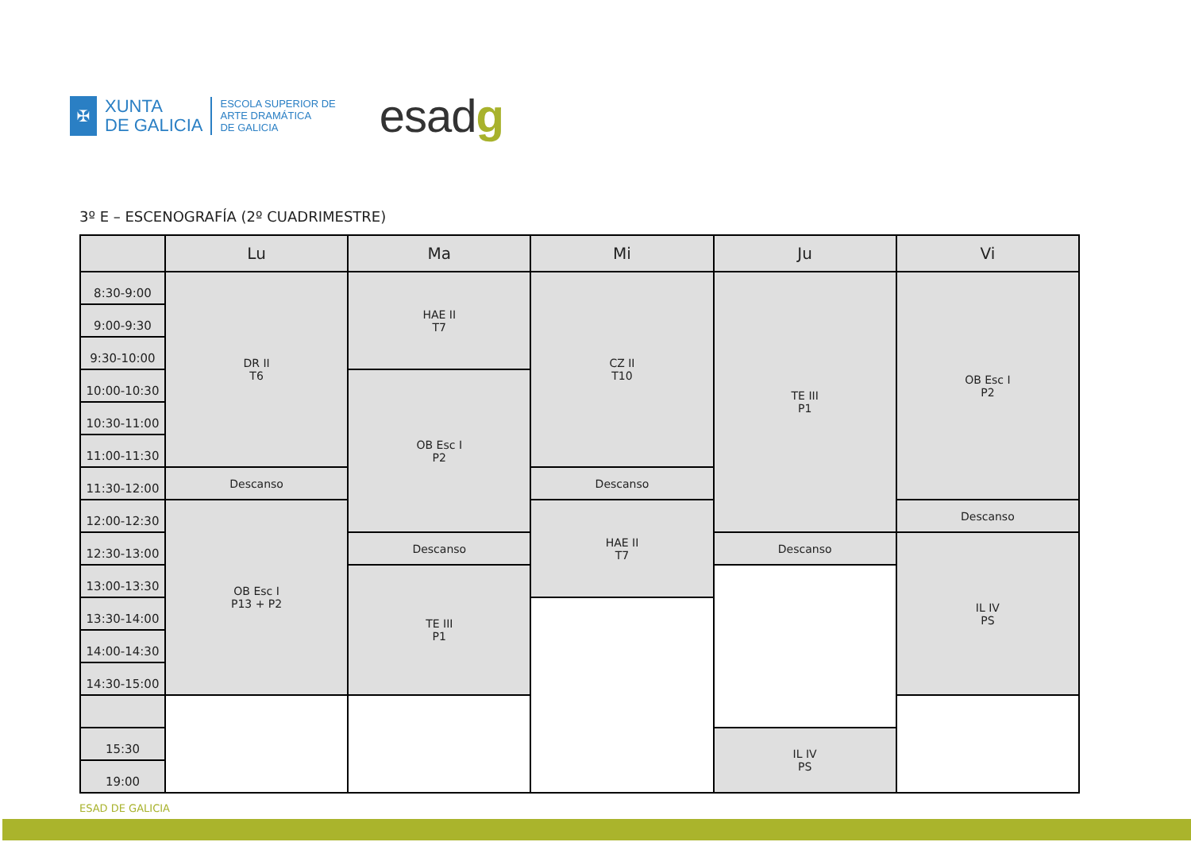✠
XUNTA
DE GALICIA
ESCOLA SUPERIOR DE
ARTE DRAMÁTICA
DE GALICIA
esadg
3º E – ESCENOGRAFÍA (2º CUADRIMESTRE)
| | Lu | Ma | Mi | Ju | Vi |
| --- | --- | --- | --- | --- | --- |
| 8:30-9:00 | DR II T6 | HAE II T7 | CZ II T10 | TE III P1 | OB Esc I P2 |
| 9:00-9:30 | | | | | |
| 9:30-10:00 | | | | | |
| 10:00-10:30 | | OB Esc I P2 | | | |
| 10:30-11:00 | | | | | |
| 11:00-11:30 | | | | | |
| 11:30-12:00 | Descanso | | Descanso | | |
| 12:00-12:30 | OB Esc I P13 + P2 | | HAE II T7 | | Descanso |
| 12:30-13:00 | | Descanso | | Descanso | IL IV PS |
| 13:00-13:30 | | TE III P1 | | | |
| 13:30-14:00 | | | | | |
| 14:00-14:30 | | | | | |
| 14:30-15:00 | | | | | |
| 15:30 | | | | IL IV PS | |
| 19:00 | | | | | |
ESAD DE GALICIA